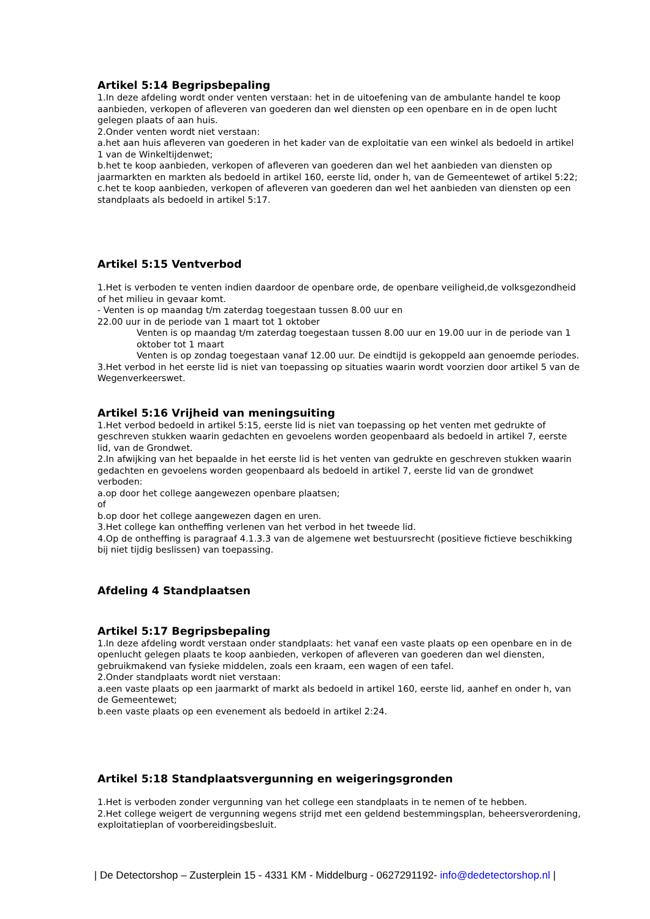Artikel 5:14 Begripsbepaling
1.In deze afdeling wordt onder venten verstaan: het in de uitoefening van de ambulante handel te koop aanbieden, verkopen of afleveren van goederen dan wel diensten op een openbare en in de open lucht gelegen plaats of aan huis.
2.Onder venten wordt niet verstaan:
a.het aan huis afleveren van goederen in het kader van de exploitatie van een winkel als bedoeld in artikel 1 van de Winkeltijdenwet;
b.het te koop aanbieden, verkopen of afleveren van goederen dan wel het aanbieden van diensten op jaarmarkten en markten als bedoeld in artikel 160, eerste lid, onder h, van de Gemeentewet of artikel 5:22;
c.het te koop aanbieden, verkopen of afleveren van goederen dan wel het aanbieden van diensten op een standplaats als bedoeld in artikel 5:17.
Artikel 5:15 Ventverbod
1.Het is verboden te venten indien daardoor de openbare orde, de openbare veiligheid,de volksgezondheid of het milieu in gevaar komt.
- Venten is op maandag t/m zaterdag toegestaan tussen 8.00 uur en
22.00 uur in de periode van 1 maart tot 1 oktober
Venten is op maandag t/m zaterdag toegestaan tussen 8.00 uur en 19.00 uur in de periode van 1 oktober tot 1 maart
Venten is op zondag toegestaan vanaf 12.00 uur. De eindtijd is gekoppeld aan genoemde periodes.
3.Het verbod in het eerste lid is niet van toepassing op situaties waarin wordt voorzien door artikel 5 van de Wegenverkeerswet.
Artikel 5:16 Vrijheid van meningsuiting
1.Het verbod bedoeld in artikel 5:15, eerste lid is niet van toepassing op het venten met gedrukte of geschreven stukken waarin gedachten en gevoelens worden geopenbaard als bedoeld in artikel 7, eerste lid, van de Grondwet.
2.In afwijking van het bepaalde in het eerste lid is het venten van gedrukte en geschreven stukken waarin gedachten en gevoelens worden geopenbaard als bedoeld in artikel 7, eerste lid van de grondwet verboden:
a.op door het college aangewezen openbare plaatsen;
of
b.op door het college aangewezen dagen en uren.
3.Het college kan ontheffing verlenen van het verbod in het tweede lid.
4.Op de ontheffing is paragraaf 4.1.3.3 van de algemene wet bestuursrecht (positieve fictieve beschikking bij niet tijdig beslissen) van toepassing.
Afdeling 4 Standplaatsen
Artikel 5:17 Begripsbepaling
1.In deze afdeling wordt verstaan onder standplaats: het vanaf een vaste plaats op een openbare en in de openlucht gelegen plaats te koop aanbieden, verkopen of afleveren van goederen dan wel diensten, gebruikmakend van fysieke middelen, zoals een kraam, een wagen of een tafel.
2.Onder standplaats wordt niet verstaan:
a.een vaste plaats op een jaarmarkt of markt als bedoeld in artikel 160, eerste lid, aanhef en onder h, van de Gemeentewet;
b.een vaste plaats op een evenement als bedoeld in artikel 2:24.
Artikel 5:18 Standplaatsvergunning en weigeringsgronden
1.Het is verboden zonder vergunning van het college een standplaats in te nemen of te hebben.
2.Het college weigert de vergunning wegens strijd met een geldend bestemmingsplan, beheersverordening, exploitatieplan of voorbereidingsbesluit.
| De Detectorshop – Zusterplein 15 - 4331 KM - Middelburg - 0627291192- info@dedetectorshop.nl |